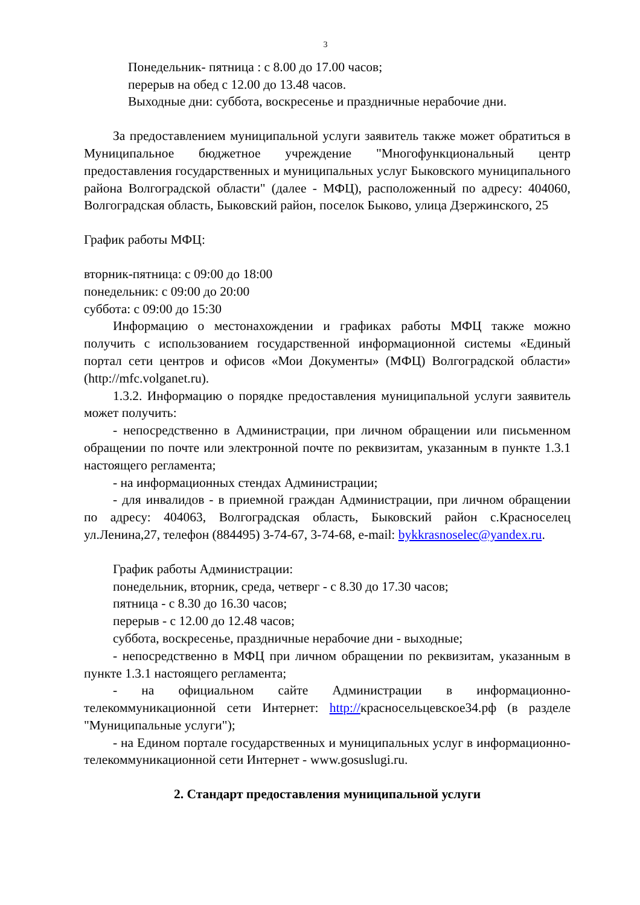3
Понедельник- пятница : с 8.00 до 17.00 часов;
перерыв на обед с 12.00 до 13.48 часов.
Выходные дни: суббота, воскресенье и праздничные нерабочие дни.
За предоставлением муниципальной услуги заявитель также может обратиться в Муниципальное бюджетное учреждение "Многофункциональный центр предоставления государственных и муниципальных услуг Быковского муниципального района Волгоградской области" (далее - МФЦ), расположенный по адресу: 404060, Волгоградская область, Быковский район, поселок Быково, улица Дзержинского, 25
График работы МФЦ:
вторник-пятница: с 09:00 до 18:00
понедельник: с 09:00 до 20:00
суббота: с 09:00 до 15:30
Информацию о местонахождении и графиках работы МФЦ также можно получить с использованием государственной информационной системы «Единый портал сети центров и офисов «Мои Документы» (МФЦ) Волгоградской области» (http://mfc.volganet.ru).
1.3.2. Информацию о порядке предоставления муниципальной услуги заявитель может получить:
- непосредственно в Администрации, при личном обращении или письменном обращении по почте или электронной почте по реквизитам, указанным в пункте 1.3.1 настоящего регламента;
- на информационных стендах Администрации;
- для инвалидов - в приемной граждан Администрации, при личном обращении по адресу: 404063, Волгоградская область, Быковский район с.Красноселец ул.Ленина,27, телефон (884495) 3-74-67, 3-74-68, e-mail: bykkrasnoselec@yandex.ru.
График работы Администрации:
понедельник, вторник, среда, четверг - с 8.30 до 17.30 часов;
пятница - с 8.30 до 16.30 часов;
перерыв - с 12.00 до 12.48 часов;
суббота, воскресенье, праздничные нерабочие дни - выходные;
- непосредственно в МФЦ при личном обращении по реквизитам, указанным в пункте 1.3.1 настоящего регламента;
- на официальном сайте Администрации в информационно-телекоммуникационной сети Интернет: http://красносельцевское34.рф (в разделе "Муниципальные услуги");
- на Едином портале государственных и муниципальных услуг в информационно-телекоммуникационной сети Интернет - www.gosuslugi.ru.
2. Стандарт предоставления муниципальной услуги